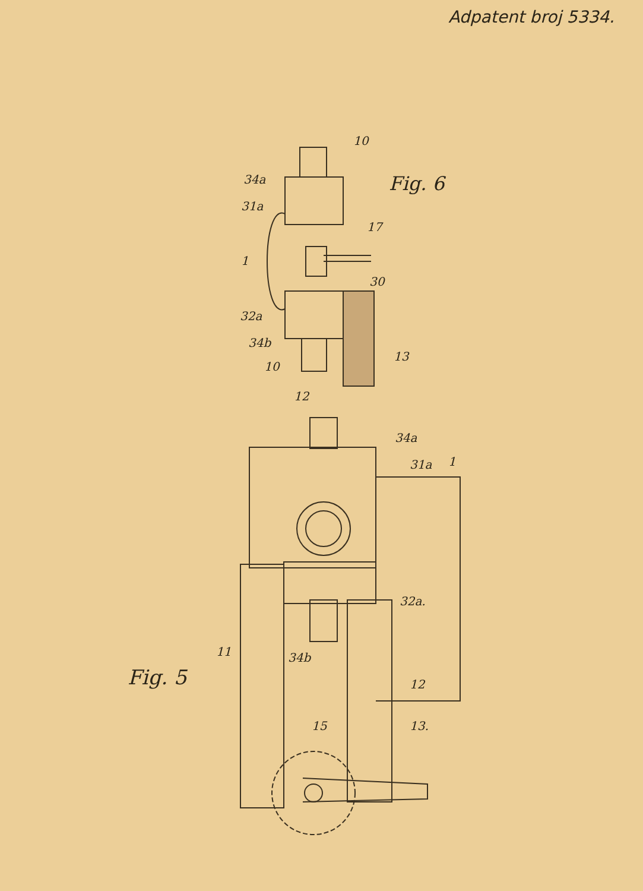Adpatent broj 5334.
Fig. 6
10
34a
31a
17
1
30
32a
34b
13
10
12
34a
31a 1
32a.
11 34b
Fig. 5 12
15 13.